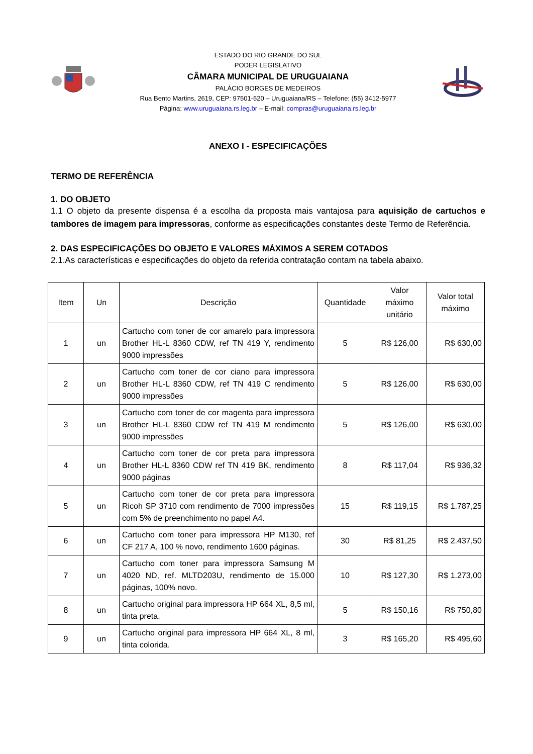ESTADO DO RIO GRANDE DO SUL
PODER LEGISLATIVO
CÂMARA MUNICIPAL DE URUGUAIANA
PALÁCIO BORGES DE MEDEIROS
Rua Bento Martins, 2619, CEP: 97501-520 – Uruguaiana/RS – Telefone: (55) 3412-5977
Página: www.uruguaiana.rs.leg.br – E-mail: compras@uruguaiana.rs.leg.br
ANEXO I - ESPECIFICAÇÕES
TERMO DE REFERÊNCIA
1. DO OBJETO
1.1 O objeto da presente dispensa é a escolha da proposta mais vantajosa para aquisição de cartuchos e tambores de imagem para impressoras, conforme as especificações constantes deste Termo de Referência.
2. DAS ESPECIFICAÇÕES DO OBJETO E VALORES MÁXIMOS A SEREM COTADOS
2.1.As características e especificações do objeto da referida contratação contam na tabela abaixo.
| Item | Un | Descrição | Quantidade | Valor máximo unitário | Valor total máximo |
| --- | --- | --- | --- | --- | --- |
| 1 | un | Cartucho com toner de cor amarelo para impressora Brother HL-L 8360 CDW, ref TN 419 Y, rendimento 9000 impressões | 5 | R$ 126,00 | R$ 630,00 |
| 2 | un | Cartucho com toner de cor ciano para impressora Brother HL-L 8360 CDW, ref TN 419 C rendimento 9000 impressões | 5 | R$ 126,00 | R$ 630,00 |
| 3 | un | Cartucho com toner de cor magenta para impressora Brother HL-L 8360 CDW ref TN 419 M rendimento 9000 impressões | 5 | R$ 126,00 | R$ 630,00 |
| 4 | un | Cartucho com toner de cor preta para impressora Brother HL-L 8360 CDW ref TN 419 BK, rendimento 9000 páginas | 8 | R$ 117,04 | R$ 936,32 |
| 5 | un | Cartucho com toner de cor preta para impressora Ricoh SP 3710 com rendimento de 7000 impressões com 5% de preenchimento no papel A4. | 15 | R$ 119,15 | R$ 1.787,25 |
| 6 | un | Cartucho com toner para impressora HP M130, ref CF 217 A, 100 % novo, rendimento 1600 páginas. | 30 | R$ 81,25 | R$ 2.437,50 |
| 7 | un | Cartucho com toner para impressora Samsung M 4020 ND, ref. MLTD203U, rendimento de 15.000 páginas, 100% novo. | 10 | R$ 127,30 | R$ 1.273,00 |
| 8 | un | Cartucho original para impressora HP 664 XL, 8,5 ml, tinta preta. | 5 | R$ 150,16 | R$ 750,80 |
| 9 | un | Cartucho original para impressora HP 664 XL, 8 ml, tinta colorida. | 3 | R$ 165,20 | R$ 495,60 |